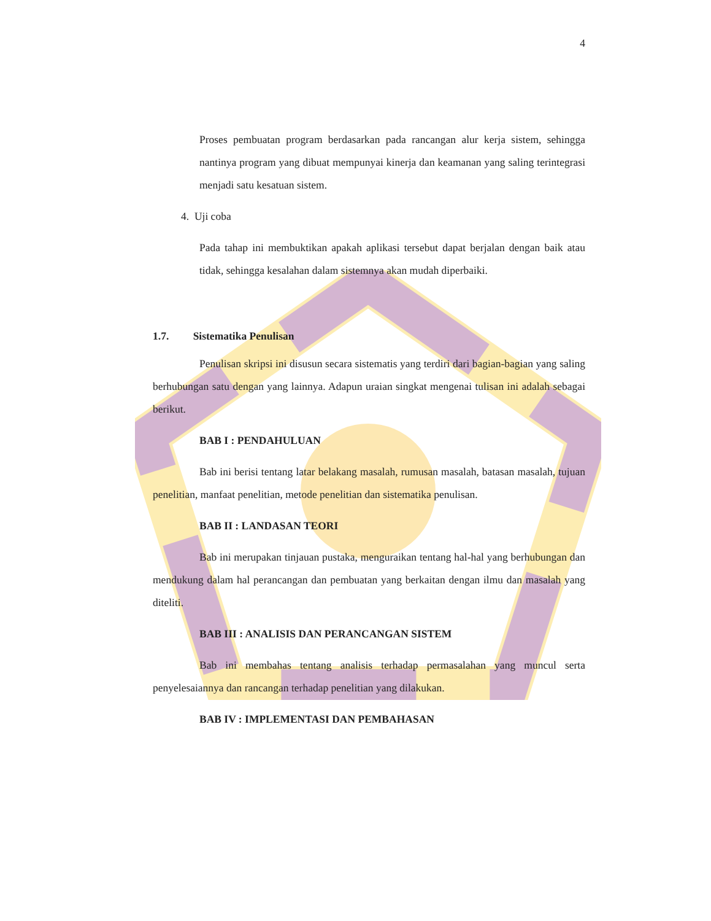4
Proses pembuatan program berdasarkan pada rancangan alur kerja sistem, sehingga nantinya program yang dibuat mempunyai kinerja dan keamanan yang saling terintegrasi menjadi satu kesatuan sistem.
4. Uji coba
Pada tahap ini membuktikan apakah aplikasi tersebut dapat berjalan dengan baik atau tidak, sehingga kesalahan dalam sistemnya akan mudah diperbaiki.
1.7. Sistematika Penulisan
Penulisan skripsi ini disusun secara sistematis yang terdiri dari bagian-bagian yang saling berhubungan satu dengan yang lainnya. Adapun uraian singkat mengenai tulisan ini adalah sebagai berikut.
BAB I : PENDAHULUAN
Bab ini berisi tentang latar belakang masalah, rumusan masalah, batasan masalah, tujuan penelitian, manfaat penelitian, metode penelitian dan sistematika penulisan.
BAB II : LANDASAN TEORI
Bab ini merupakan tinjauan pustaka, menguraikan tentang hal-hal yang berhubungan dan mendukung dalam hal perancangan dan pembuatan yang berkaitan dengan ilmu dan masalah yang diteliti.
BAB III : ANALISIS DAN PERANCANGAN SISTEM
Bab ini membahas tentang analisis terhadap permasalahan yang muncul serta penyelesaiannya dan rancangan terhadap penelitian yang dilakukan.
BAB IV : IMPLEMENTASI DAN PEMBAHASAN